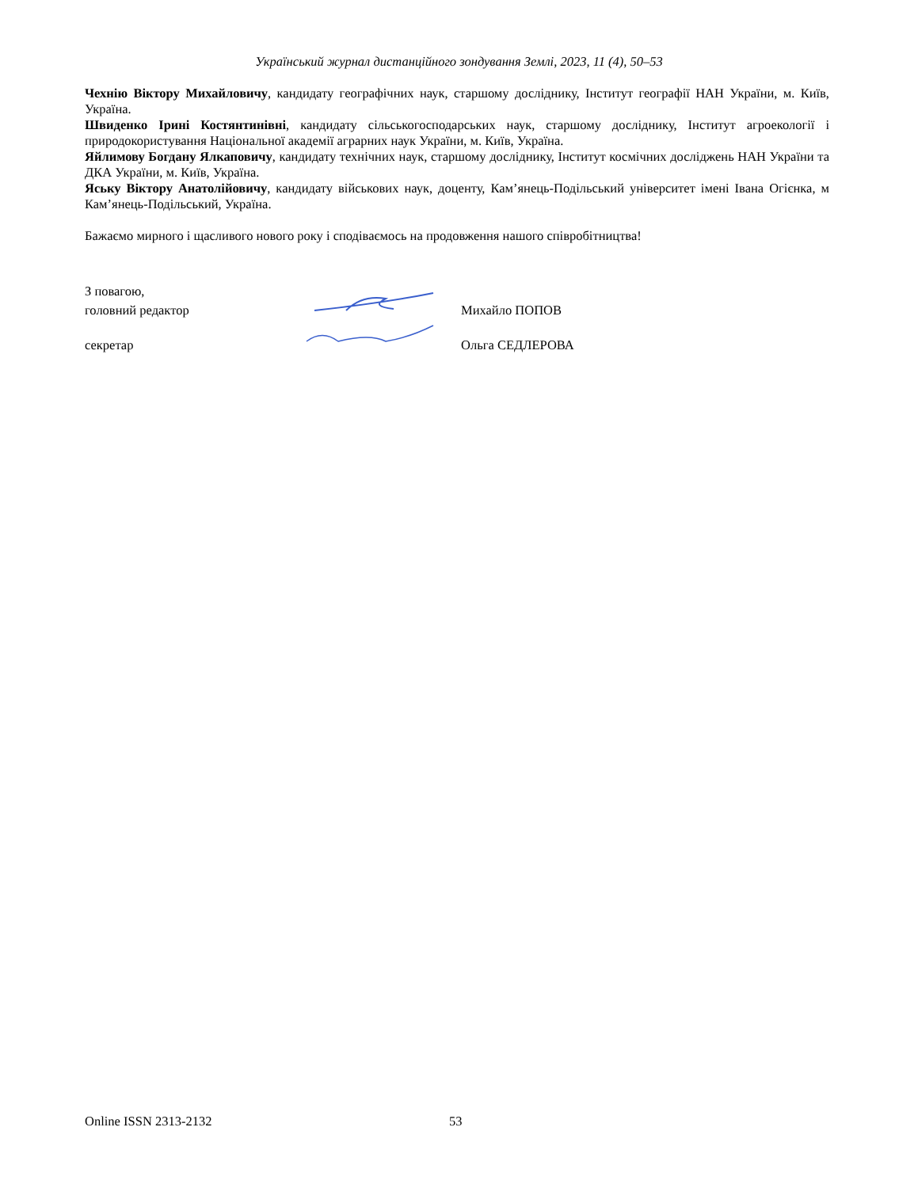Український журнал дистанційного зондування Землі, 2023, 11 (4), 50–53
Чехнію Віктору Михайловичу, кандидату географічних наук, старшому досліднику, Інститут географії НАН України, м. Київ, Україна.
Швиденко Ірині Костянтинівні, кандидату сільськогосподарських наук, старшому досліднику, Інститут агроекології і природокористування Національної академії аграрних наук України, м. Київ, Україна.
Яйлимову Богдану Ялкаповичу, кандидату технічних наук, старшому досліднику, Інститут космічних досліджень НАН України та ДКА України, м. Київ, Україна.
Яську Віктору Анатолійовичу, кандидату військових наук, доценту, Кам’янець-Подільський університет імені Івана Огієнка, м Кам’янець-Подільський, Україна.
Бажаємо мирного і щасливого нового року і сподіваємось на продовження нашого співробітництва!
З повагою,
головний редактор
Михайло ПОПОВ
секретар
Ольга СЕДЛЕРОВА
Online ISSN 2313-2132 53